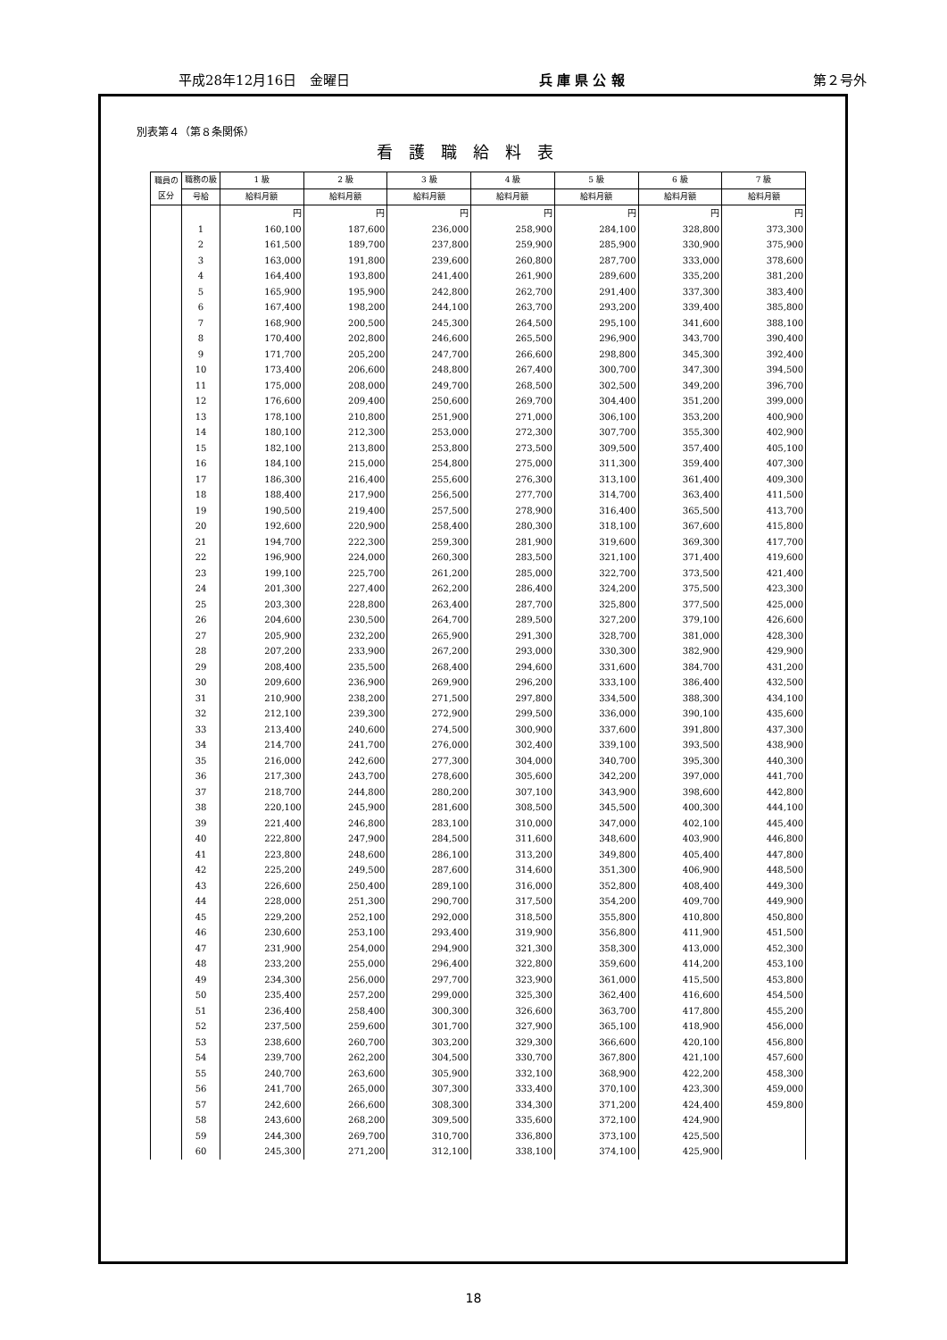平成28年12月16日　金曜日 兵 庫 県 公 報 第２号外
別表第４（第８条関係）
看護職給料表
| 職員の区分 | 職務の級 | 1 級 | 2 級 | 3 級 | 4 級 | 5 級 | 6 級 | 7 級 |
| --- | --- | --- | --- | --- | --- | --- | --- | --- |
| | 号給 | 給料月額 | 給料月額 | 給料月額 | 給料月額 | 給料月額 | 給料月額 | 給料月額 |
| | | 円 | 円 | 円 | 円 | 円 | 円 | 円 |
| | 1 | 160,100 | 187,600 | 236,000 | 258,900 | 284,100 | 328,800 | 373,300 |
| | 2 | 161,500 | 189,700 | 237,800 | 259,900 | 285,900 | 330,900 | 375,900 |
| | 3 | 163,000 | 191,800 | 239,600 | 260,800 | 287,700 | 333,000 | 378,600 |
| | 4 | 164,400 | 193,800 | 241,400 | 261,900 | 289,600 | 335,200 | 381,200 |
| | 5 | 165,900 | 195,900 | 242,800 | 262,700 | 291,400 | 337,300 | 383,400 |
| | 6 | 167,400 | 198,200 | 244,100 | 263,700 | 293,200 | 339,400 | 385,800 |
| | 7 | 168,900 | 200,500 | 245,300 | 264,500 | 295,100 | 341,600 | 388,100 |
| | 8 | 170,400 | 202,800 | 246,600 | 265,500 | 296,900 | 343,700 | 390,400 |
| | 9 | 171,700 | 205,200 | 247,700 | 266,600 | 298,800 | 345,300 | 392,400 |
| | 10 | 173,400 | 206,600 | 248,800 | 267,400 | 300,700 | 347,300 | 394,500 |
| | 11 | 175,000 | 208,000 | 249,700 | 268,500 | 302,500 | 349,200 | 396,700 |
| | 12 | 176,600 | 209,400 | 250,600 | 269,700 | 304,400 | 351,200 | 399,000 |
| | 13 | 178,100 | 210,800 | 251,900 | 271,000 | 306,100 | 353,200 | 400,900 |
| | 14 | 180,100 | 212,300 | 253,000 | 272,300 | 307,700 | 355,300 | 402,900 |
| | 15 | 182,100 | 213,800 | 253,800 | 273,500 | 309,500 | 357,400 | 405,100 |
| | 16 | 184,100 | 215,000 | 254,800 | 275,000 | 311,300 | 359,400 | 407,300 |
| | 17 | 186,300 | 216,400 | 255,600 | 276,300 | 313,100 | 361,400 | 409,300 |
| | 18 | 188,400 | 217,900 | 256,500 | 277,700 | 314,700 | 363,400 | 411,500 |
| | 19 | 190,500 | 219,400 | 257,500 | 278,900 | 316,400 | 365,500 | 413,700 |
| | 20 | 192,600 | 220,900 | 258,400 | 280,300 | 318,100 | 367,600 | 415,800 |
| | 21 | 194,700 | 222,300 | 259,300 | 281,900 | 319,600 | 369,300 | 417,700 |
| | 22 | 196,900 | 224,000 | 260,300 | 283,500 | 321,100 | 371,400 | 419,600 |
| | 23 | 199,100 | 225,700 | 261,200 | 285,000 | 322,700 | 373,500 | 421,400 |
| | 24 | 201,300 | 227,400 | 262,200 | 286,400 | 324,200 | 375,500 | 423,300 |
| | 25 | 203,300 | 228,800 | 263,400 | 287,700 | 325,800 | 377,500 | 425,000 |
| | 26 | 204,600 | 230,500 | 264,700 | 289,500 | 327,200 | 379,100 | 426,600 |
| | 27 | 205,900 | 232,200 | 265,900 | 291,300 | 328,700 | 381,000 | 428,300 |
| | 28 | 207,200 | 233,900 | 267,200 | 293,000 | 330,300 | 382,900 | 429,900 |
| | 29 | 208,400 | 235,500 | 268,400 | 294,600 | 331,600 | 384,700 | 431,200 |
| | 30 | 209,600 | 236,900 | 269,900 | 296,200 | 333,100 | 386,400 | 432,500 |
| | 31 | 210,900 | 238,200 | 271,500 | 297,800 | 334,500 | 388,300 | 434,100 |
| | 32 | 212,100 | 239,300 | 272,900 | 299,500 | 336,000 | 390,100 | 435,600 |
| | 33 | 213,400 | 240,600 | 274,500 | 300,900 | 337,600 | 391,800 | 437,300 |
| | 34 | 214,700 | 241,700 | 276,000 | 302,400 | 339,100 | 393,500 | 438,900 |
| | 35 | 216,000 | 242,600 | 277,300 | 304,000 | 340,700 | 395,300 | 440,300 |
| | 36 | 217,300 | 243,700 | 278,600 | 305,600 | 342,200 | 397,000 | 441,700 |
| | 37 | 218,700 | 244,800 | 280,200 | 307,100 | 343,900 | 398,600 | 442,800 |
| | 38 | 220,100 | 245,900 | 281,600 | 308,500 | 345,500 | 400,300 | 444,100 |
| | 39 | 221,400 | 246,800 | 283,100 | 310,000 | 347,000 | 402,100 | 445,400 |
| | 40 | 222,800 | 247,900 | 284,500 | 311,600 | 348,600 | 403,900 | 446,800 |
| | 41 | 223,800 | 248,600 | 286,100 | 313,200 | 349,800 | 405,400 | 447,800 |
| | 42 | 225,200 | 249,500 | 287,600 | 314,600 | 351,300 | 406,900 | 448,500 |
| | 43 | 226,600 | 250,400 | 289,100 | 316,000 | 352,800 | 408,400 | 449,300 |
| | 44 | 228,000 | 251,300 | 290,700 | 317,500 | 354,200 | 409,700 | 449,900 |
| | 45 | 229,200 | 252,100 | 292,000 | 318,500 | 355,800 | 410,800 | 450,800 |
| | 46 | 230,600 | 253,100 | 293,400 | 319,900 | 356,800 | 411,900 | 451,500 |
| | 47 | 231,900 | 254,000 | 294,900 | 321,300 | 358,300 | 413,000 | 452,300 |
| | 48 | 233,200 | 255,000 | 296,400 | 322,800 | 359,600 | 414,200 | 453,100 |
| | 49 | 234,300 | 256,000 | 297,700 | 323,900 | 361,000 | 415,500 | 453,800 |
| | 50 | 235,400 | 257,200 | 299,000 | 325,300 | 362,400 | 416,600 | 454,500 |
| | 51 | 236,400 | 258,400 | 300,300 | 326,600 | 363,700 | 417,800 | 455,200 |
| | 52 | 237,500 | 259,600 | 301,700 | 327,900 | 365,100 | 418,900 | 456,000 |
| | 53 | 238,600 | 260,700 | 303,200 | 329,300 | 366,600 | 420,100 | 456,800 |
| | 54 | 239,700 | 262,200 | 304,500 | 330,700 | 367,800 | 421,100 | 457,600 |
| | 55 | 240,700 | 263,600 | 305,900 | 332,100 | 368,900 | 422,200 | 458,300 |
| | 56 | 241,700 | 265,000 | 307,300 | 333,400 | 370,100 | 423,300 | 459,000 |
| | 57 | 242,600 | 266,600 | 308,300 | 334,300 | 371,200 | 424,400 | 459,800 |
| | 58 | 243,600 | 268,200 | 309,500 | 335,600 | 372,100 | 424,900 | |
| | 59 | 244,300 | 269,700 | 310,700 | 336,800 | 373,100 | 425,500 | |
| | 60 | 245,300 | 271,200 | 312,100 | 338,100 | 374,100 | 425,900 | |
18